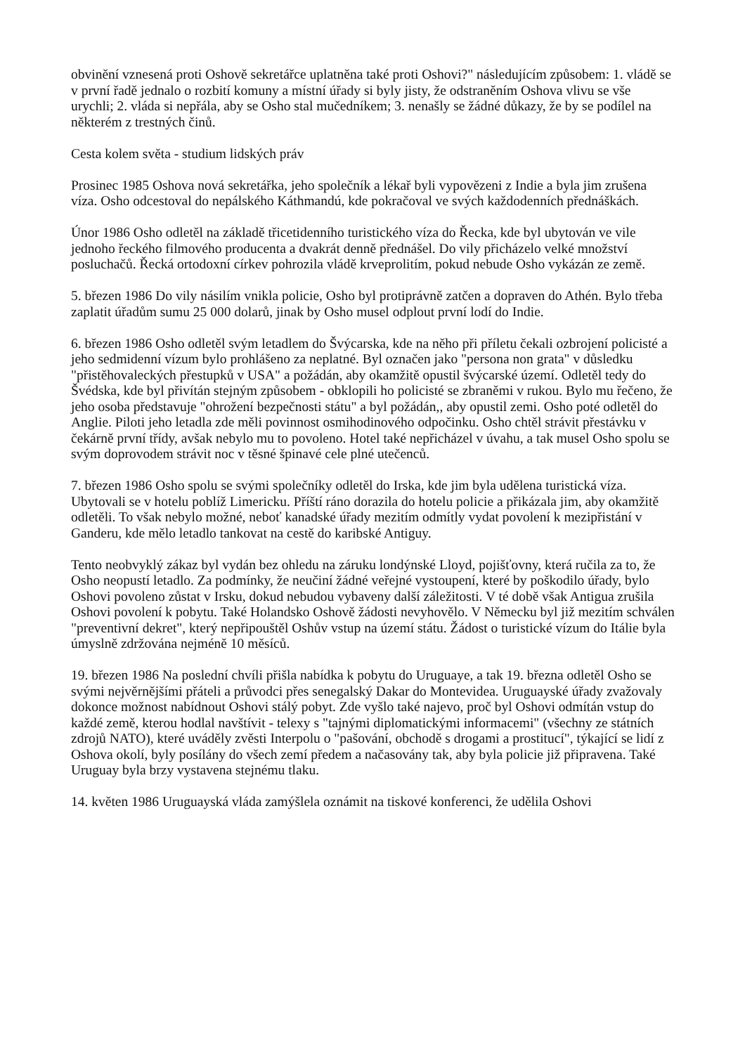obvinění vznesená proti Oshově sekretářce uplatněna také proti Oshovi?" následujícím způsobem: 1. vládě se v první řadě jednalo o rozbití komuny a místní úřady si byly jisty, že odstraněním Oshova vlivu se vše urychli; 2. vláda si nepřála, aby se Osho stal mučedníkem; 3. nenašly se žádné důkazy, že by se podílel na některém z trestných činů.
Cesta kolem světa - studium lidských práv
Prosinec 1985 Oshova nová sekretářka, jeho společník a lékař byli vypovězeni z Indie a byla jim zrušena víza. Osho odcestoval do nepálského Káthmandú, kde pokračoval ve svých každodenních přednáškách.
Únor 1986 Osho odletěl na základě třicetidenního turistického víza do Řecka, kde byl ubytován ve vile jednoho řeckého filmového producenta a dvakrát denně přednášel. Do vily přicházelo velké množství posluchačů. Řecká ortodoxní církev pohrozila vládě krveprolitím, pokud nebude Osho vykázán ze země.
5. březen 1986 Do vily násilím vnikla policie, Osho byl protiprávně zatčen a dopraven do Athén. Bylo třeba zaplatit úřadům sumu 25 000 dolarů, jinak by Osho musel odplout první lodí do Indie.
6. březen 1986 Osho odletěl svým letadlem do Švýcarska, kde na něho při příletu čekali ozbrojení policisté a jeho sedmidenní vízum bylo prohlášeno za neplatné. Byl označen jako "persona non grata" v důsledku "přistěhovaleckých přestupků v USA" a požádán, aby okamžitě opustil švýcarské území. Odletěl tedy do Švédska, kde byl přivítán stejným způsobem - obklopili ho policisté se zbraněmi v rukou. Bylo mu řečeno, že jeho osoba představuje "ohrožení bezpečnosti státu" a byl požádán,, aby opustil zemi. Osho poté odletěl do Anglie. Piloti jeho letadla zde měli povinnost osmihodinového odpočinku. Osho chtěl strávit přestávku v čekárně první třídy, avšak nebylo mu to povoleno. Hotel také nepřicházel v úvahu, a tak musel Osho spolu se svým doprovodem strávit noc v těsné špinavé cele plné utečenců.
7. březen 1986 Osho spolu se svými společníky odletěl do Irska, kde jim byla udělena turistická víza. Ubytovali se v hotelu poblíž Limericku. Příští ráno dorazila do hotelu policie a přikázala jim, aby okamžitě odletěli. To však nebylo možné, neboť kanadské úřady mezitím odmítly vydat povolení k mezipřistání v Ganderu, kde mělo letadlo tankovat na cestě do karibské Antiguy.
Tento neobvyklý zákaz byl vydán bez ohledu na záruku londýnské Lloyd, pojišťovny, která ručila za to, že Osho neopustí letadlo. Za podmínky, že neučiní žádné veřejné vystoupení, které by poškodilo úřady, bylo Oshovi povoleno zůstat v Irsku, dokud nebudou vybaveny další záležitosti. V té době však Antigua zrušila Oshovi povolení k pobytu. Také Holandsko Oshově žádosti nevyhovělo. V Německu byl již mezitím schválen "preventivní dekret", který nepřipouštěl Oshův vstup na území státu. Žádost o turistické vízum do Itálie byla úmyslně zdržována nejméně 10 měsíců.
19. březen 1986 Na poslední chvíli přišla nabídka k pobytu do Uruguaye, a tak 19. března odletěl Osho se svými nejvěrnějšími přáteli a průvodci přes senegalský Dakar do Montevidea. Uruguayské úřady zvažovaly dokonce možnost nabídnout Oshovi stálý pobyt. Zde vyšlo také najevo, proč byl Oshovi odmítán vstup do každé země, kterou hodlal navštívit - telexy s "tajnými diplomatickými informacemi" (všechny ze státních zdrojů NATO), které uváděly zvěsti Interpolu o "pašování, obchodě s drogami a prostitucí", týkající se lidí z Oshova okolí, byly posílány do všech zemí předem a načasovány tak, aby byla policie již připravena. Také Uruguay byla brzy vystavena stejnému tlaku.
14. květen 1986 Uruguayská vláda zamýšlela oznámit na tiskové konferenci, že udělila Oshovi